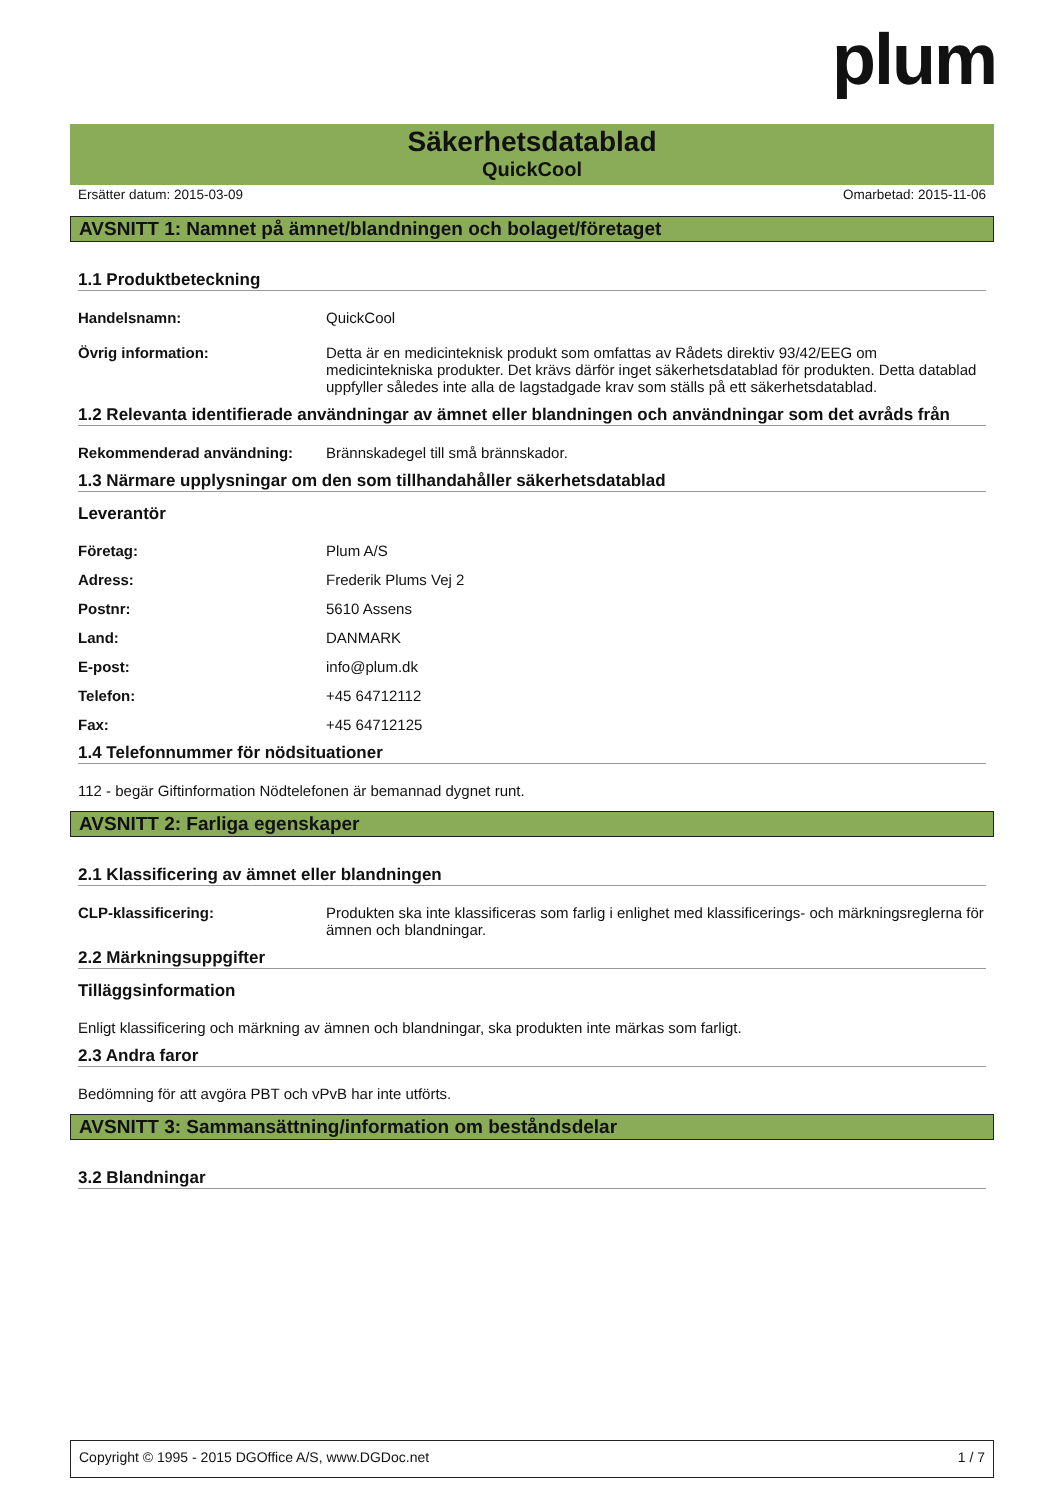plum
Säkerhetsdatablad
QuickCool
Ersätter datum: 2015-03-09 Omarbetad: 2015-11-06
AVSNITT 1: Namnet på ämnet/blandningen och bolaget/företaget
1.1 Produktbeteckning
Handelsnamn: QuickCool
Övrig information: Detta är en medicinteknisk produkt som omfattas av Rådets direktiv 93/42/EEG om medicintekniska produkter. Det krävs därför inget säkerhetsdatablad för produkten. Detta datablad uppfyller således inte alla de lagstadgade krav som ställs på ett säkerhetsdatablad.
1.2 Relevanta identifierade användningar av ämnet eller blandningen och användningar som det avråds från
Rekommenderad användning: Brännskadegel till små brännskador.
1.3 Närmare upplysningar om den som tillhandahåller säkerhetsdatablad
Leverantör
Företag: Plum A/S
Adress: Frederik Plums Vej 2
Postnr: 5610 Assens
Land: DANMARK
E-post: info@plum.dk
Telefon: +45 64712112
Fax: +45 64712125
1.4 Telefonnummer för nödsituationer
112 - begär Giftinformation Nödtelefonen är bemannad dygnet runt.
AVSNITT 2: Farliga egenskaper
2.1 Klassificering av ämnet eller blandningen
CLP-klassificering: Produkten ska inte klassificeras som farlig i enlighet med klassificerings- och märkningsreglerna för ämnen och blandningar.
2.2 Märkningsuppgifter
Tilläggsinformation
Enligt klassificering och märkning av ämnen och blandningar, ska produkten inte märkas som farligt.
2.3 Andra faror
Bedömning för att avgöra PBT och vPvB har inte utförts.
AVSNITT 3: Sammansättning/information om beståndsdelar
3.2 Blandningar
Copyright © 1995 - 2015 DGOffice A/S, www.DGDoc.net 1 / 7